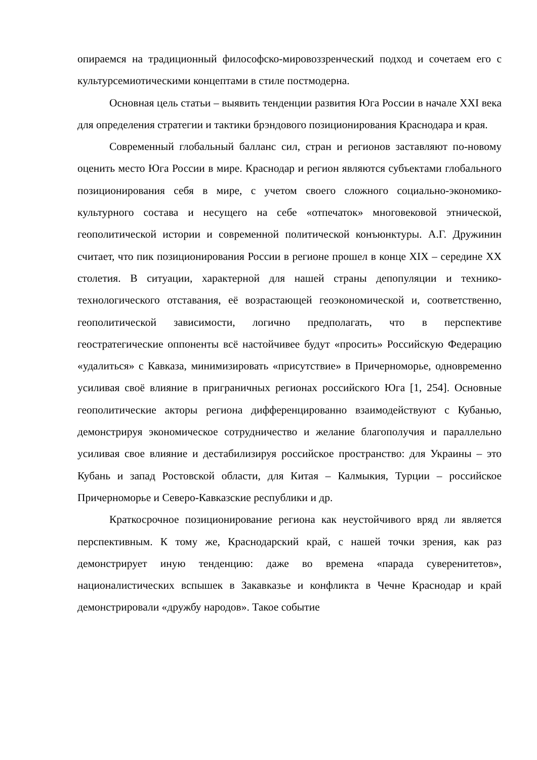опираемся на традиционный философско-мировоззренческий подход и сочетаем его с культурсемиотическими концептами в стиле постмодерна.
Основная цель статьи – выявить тенденции развития Юга России в начале XXI века для определения стратегии и тактики брэндового позиционирования Краснодара и края.
Современный глобальный балланс сил, стран и регионов заставляют по-новому оценить место Юга России в мире. Краснодар и регион являются субъектами глобального позиционирования себя в мире, с учетом своего сложного социально-экономико-культурного состава и несущего на себе «отпечаток» многовековой этнической, геополитической истории и современной политической конъюнктуры. А.Г. Дружинин считает, что пик позиционирования России в регионе прошел в конце XIX – середине XX столетия. В ситуации, характерной для нашей страны депопуляции и технико-технологического отставания, её возрастающей геоэкономической и, соответственно, геополитической зависимости, логично предполагать, что в перспективе геостратегические оппоненты всё настойчивее будут «просить» Российскую Федерацию «удалиться» с Кавказа, минимизировать «присутствие» в Причерноморье, одновременно усиливая своё влияние в приграничных регионах российского Юга [1, 254]. Основные геополитические акторы региона дифференцированно взаимодействуют с Кубанью, демонстрируя экономическое сотрудничество и желание благополучия и параллельно усиливая свое влияние и дестабилизируя российское пространство: для Украины – это Кубань и запад Ростовской области, для Китая – Калмыкия, Турции – российское Причерноморье и Северо-Кавказские республики и др.
Краткосрочное позиционирование региона как неустойчивого вряд ли является перспективным. К тому же, Краснодарский край, с нашей точки зрения, как раз демонстрирует иную тенденцию: даже во времена «парада суверенитетов», националистических вспышек в Закавказье и конфликта в Чечне Краснодар и край демонстрировали «дружбу народов». Такое событие